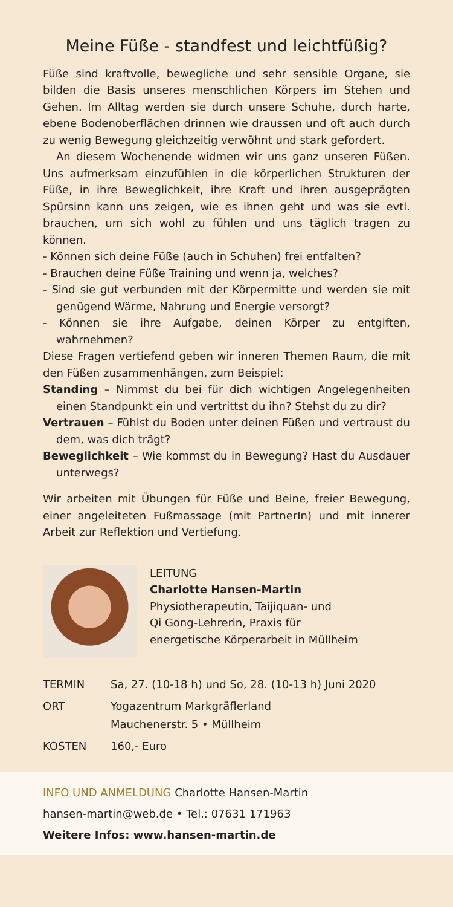Meine Füße - standfest und leichtfüßig?
Füße sind kraftvolle, bewegliche und sehr sensible Organe, sie bilden die Basis unseres menschlichen Körpers im Stehen und Gehen. Im Alltag werden sie durch unsere Schuhe, durch harte, ebene Bodenoberflächen drinnen wie draussen und oft auch durch zu wenig Bewegung gleichzeitig verwöhnt und stark gefordert.
An diesem Wochenende widmen wir uns ganz unseren Füßen. Uns aufmerksam einzufühlen in die körperlichen Strukturen der Füße, in ihre Beweglichkeit, ihre Kraft und ihren ausgeprägten Spürsinn kann uns zeigen, wie es ihnen geht und was sie evtl. brauchen, um sich wohl zu fühlen und uns täglich tragen zu können.
- Können sich deine Füße (auch in Schuhen) frei entfalten?
- Brauchen deine Füße Training und wenn ja, welches?
- Sind sie gut verbunden mit der Körpermitte und werden sie mit genügend Wärme, Nahrung und Energie versorgt?
- Können sie ihre Aufgabe, deinen Körper zu entgiften, wahrnehmen?
Diese Fragen vertiefend geben wir inneren Themen Raum, die mit den Füßen zusammenhängen, zum Beispiel:
Standing – Nimmst du bei für dich wichtigen Angelegenheiten einen Standpunkt ein und vertrittst du ihn? Stehst du zu dir?
Vertrauen – Fühlst du Boden unter deinen Füßen und vertraust du dem, was dich trägt?
Beweglichkeit – Wie kommst du in Bewegung? Hast du Ausdauer unterwegs?
Wir arbeiten mit Übungen für Füße und Beine, freier Bewegung, einer angeleiteten Fußmassage (mit PartnerIn) und mit innerer Arbeit zur Reflektion und Vertiefung.
LEITUNG
Charlotte Hansen-Martin
Physiotherapeutin, Taijiquan- und
Qi Gong-Lehrerin, Praxis für
energetische Körperarbeit in Müllheim
TERMIN Sa, 27. (10-18 h) und So, 28. (10-13 h) Juni 2020
ORT Yogazentrum Markgräflerland
Mauchenerstr. 5 • Müllheim
KOSTEN 160,- Euro
INFO UND ANMELDUNG Charlotte Hansen-Martin
hansen-martin@web.de • Tel.: 07631 171963
Weitere Infos: www.hansen-martin.de